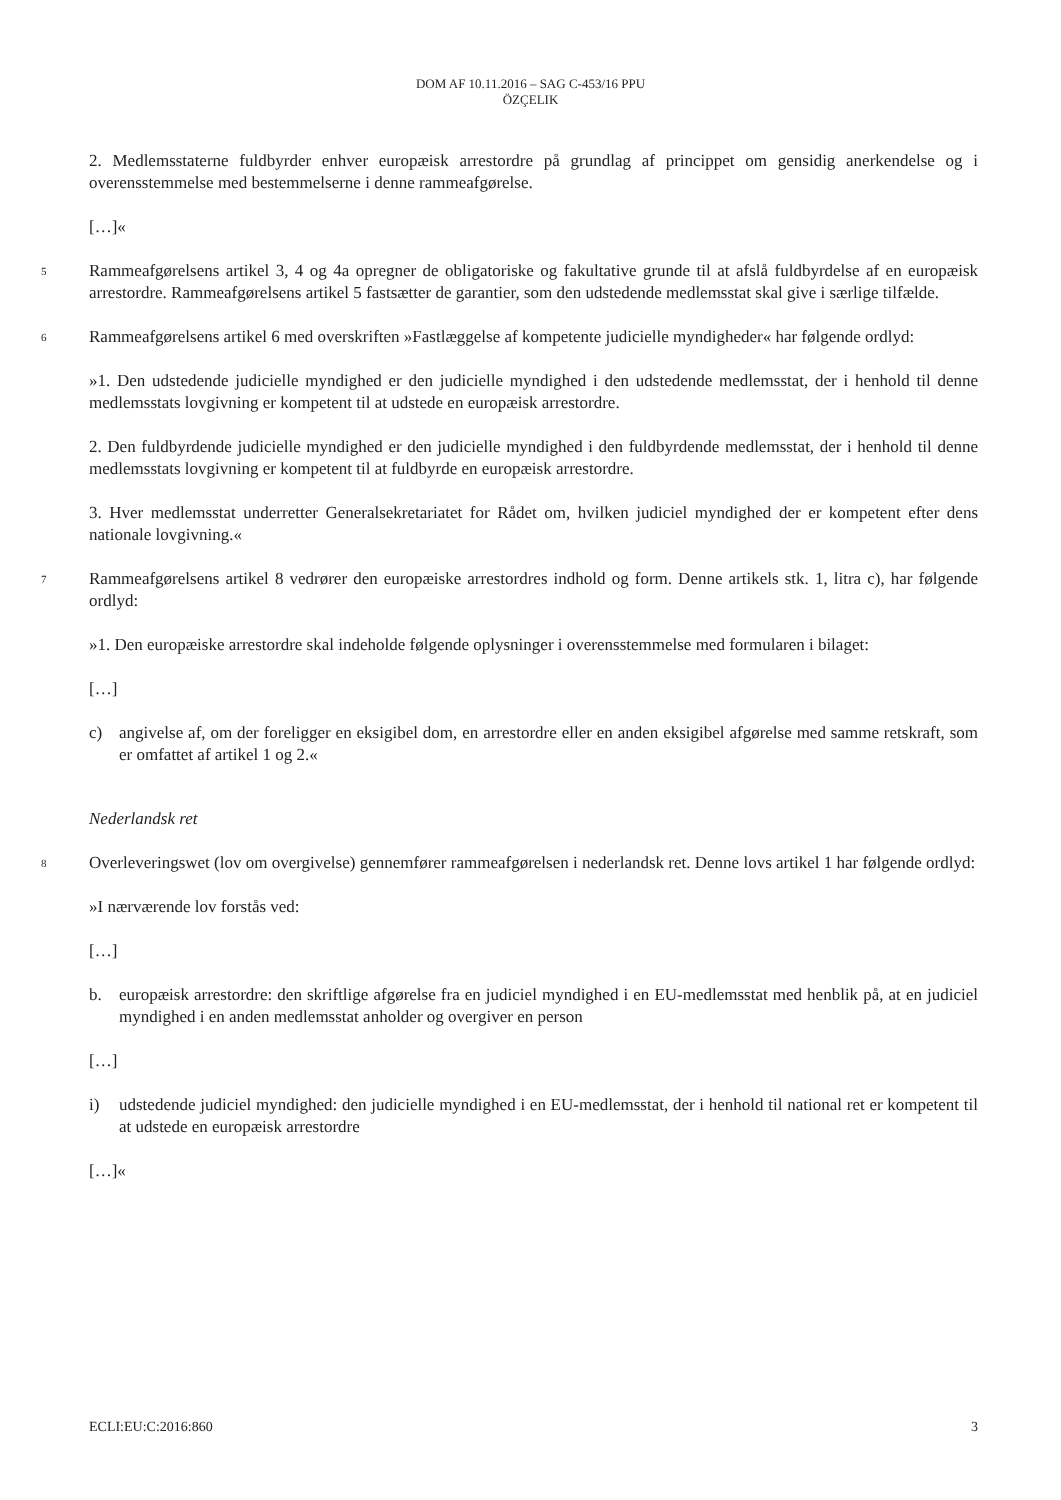DOM AF 10.11.2016 – SAG C-453/16 PPU
ÖZÇELIK
2. Medlemsstaterne fuldbyrder enhver europæisk arrestordre på grundlag af princippet om gensidig anerkendelse og i overensstemmelse med bestemmelserne i denne rammeafgørelse.
[…]«
5
Rammeafgørelsens artikel 3, 4 og 4a opregner de obligatoriske og fakultative grunde til at afslå fuldbyrdelse af en europæisk arrestordre. Rammeafgørelsens artikel 5 fastsætter de garantier, som den udstedende medlemsstat skal give i særlige tilfælde.
6
Rammeafgørelsens artikel 6 med overskriften »Fastlæggelse af kompetente judicielle myndigheder« har følgende ordlyd:
»1. Den udstedende judicielle myndighed er den judicielle myndighed i den udstedende medlemsstat, der i henhold til denne medlemsstats lovgivning er kompetent til at udstede en europæisk arrestordre.
2. Den fuldbyrdende judicielle myndighed er den judicielle myndighed i den fuldbyrdende medlemsstat, der i henhold til denne medlemsstats lovgivning er kompetent til at fuldbyrde en europæisk arrestordre.
3. Hver medlemsstat underretter Generalsekretariatet for Rådet om, hvilken judiciel myndighed der er kompetent efter dens nationale lovgivning.«
7
Rammeafgørelsens artikel 8 vedrører den europæiske arrestordres indhold og form. Denne artikels stk. 1, litra c), har følgende ordlyd:
»1. Den europæiske arrestordre skal indeholde følgende oplysninger i overensstemmelse med formularen i bilaget:
[…]
c) angivelse af, om der foreligger en eksigibel dom, en arrestordre eller en anden eksigibel afgørelse med samme retskraft, som er omfattet af artikel 1 og 2.«
Nederlandsk ret
8
Overleveringswet (lov om overgivelse) gennemfører rammeafgørelsen i nederlandsk ret. Denne lovs artikel 1 har følgende ordlyd:
»I nærværende lov forstås ved:
[…]
b. europæisk arrestordre: den skriftlige afgørelse fra en judiciel myndighed i en EU-medlemsstat med henblik på, at en judiciel myndighed i en anden medlemsstat anholder og overgiver en person
[…]
i) udstedende judiciel myndighed: den judicielle myndighed i en EU-medlemsstat, der i henhold til national ret er kompetent til at udstede en europæisk arrestordre
[…]«
ECLI:EU:C:2016:860 3